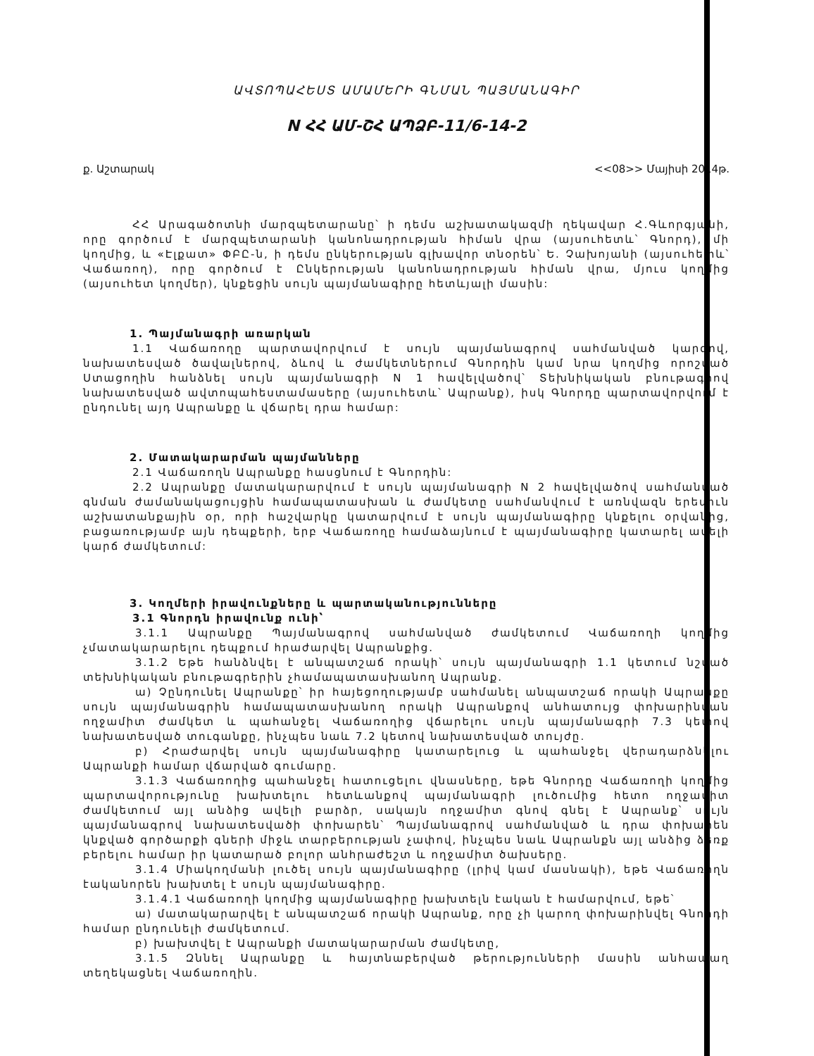ԱՎՏՈՊԱՀԵՍՏ ԱՄԱՄԵՐԻ ԳՆՄԱՆ ՊԱՅՄԱՆԱԳԻՐ
N ՀՀ ԱՄ-ՇՀ ԱՊՁԲ-11/6-14-2
ք. Աշտարակ <<08>> Մայիսի 2014թ.
ՀՀ Արագածոտնի մարզպետարանը՝ ի դեմս աշխատակազմի ղեկավար Հ.Գևորգյանի, որը գործում է մարզպետարանի կանոնադրության հիման վրա (այսուհետև՝ Գնորդ), մի կողմից, և «Էլքատ» ՓԲԸ-ն, ի դեմս ընկերության գլխավոր տնօրեն՝ Ե. Չախոյանի (այսուհետև՝ Վաճառող), որը գործում է Ընկերության կանոնադրության հիման վրա, մյուս կողմից (այսուհետ կողմեր), կնքեցին սույն պայմանագիրը հետևյալի մասին:
1. Պայմանագրի առարկան
1.1 Վաճառողը պարտավորվում է սույն պայմանագրով սահմանված կարգով, նախատեսված ծավալներով, ձևով և ժամկետներում Գնորդին կամ նրա կողմից որոշված Ստացողին հանձնել սույն պայմանագրի N 1 հավելվածով՝ Տեխնիկական բնութագրով նախատեսված ավտոպահեստամասերը (այսուհետև՝ Ապրանք), իսկ Գնորդը պարտավորվում է ընդունել այդ Ապրանքը և վճարել դրա համար:
2. Մատակարարման պայմանները
2.1 Վաճառողն Ապրանքը հասցնում է Գնորդին:
2.2 Ապրանքը մատակարարվում է սույն պայմանագրի N 2 հավելվածով սահմանված գնման ժամանակացույցին համապատասխան և ժամկետը սահմանվում է առնվազն երեսուն աշխատանքային օր, որի հաշվարկը կատարվում է սույն պայմանագիրը կնքելու օրվանից, բացառությամբ այն դեպքերի, երբ Վաճառողը համաձայնում է պայմանագիրը կատարել ավելի կարճ ժամկետում:
3. Կողմերի իրավունքները և պարտականությունները
3.1 Գնորդն իրավունք ունի՝
3.1.1 Ապրանքը Պայմանագրով սահմանված ժամկետում Վաճառողի կողմից չմատակարարելու դեպքում հրաժարվել Ապրանքից.
3.1.2 Եթե հանձնվել է անպատշաճ որակի՝ սույն պայմանագրի 1.1 կետում նշված տեխնիկական բնութագրերին չհամապատասխանող Ապրանք.
ա) Չընդունել Ապրանքը՝ իր հայեցողությամբ սահմանել անպատշաճ որակի Ապրանքը սույն պայմանագրին համապատասխանող որակի Ապրանքով անհատույց փոխարինման ողջամիտ ժամկետ և պահանջել Վաճառողից վճարելու սույն պայմանագրի 7.3 կետով նախատեսված տուգանքը, ինչպես նաև 7.2 կետով նախատեսված տույժը.
բ) Հրաժարվել սույն պայմանագիրը կատարելուց և պահանջել վերադարձնելու Ապրանքի համար վճարված գումարը.
3.1.3 Վաճառողից պահանջել հատուցելու վնասները, եթե Գնորդը Վաճառողի կողմից պարտավորությունը խախտելու հետևանքով պայմանագրի լուծումից հետո ողջամիտ ժամկետում այլ անձից ավելի բարձր, սակայն ողջամիտ գնով գնել է Ապրանք՝ սույն պայմանագրով նախատեսվածի փոխարեն՝ Պայմանագրով սահմանված և դրա փոխարեն կնքված գործարքի գների միջև տարբերության չափով, ինչպես նաև Ապրանքն այլ անձից ձեռք բերելու համար իր կատարած բոլոր անհրաժեշտ և ողջամիտ ծախսերը.
3.1.4 Միակողմանի լուծել սույն պայմանագիրը (լրիվ կամ մասնակի), եթե Վաճառողն էականորեն խախտել է սույն պայմանագիրը.
3.1.4.1 Վաճառողի կողմից պայմանագիրը խախտելն էական է համարվում, եթե՝
ա) մատակարարվել է անպատշաճ որակի Ապրանք, որը չի կարող փոխարինվել Գնորդի համար ընդունելի ժամկետում.
բ) խախտվել է Ապրանքի մատակարարման ժամկետը,
3.1.5 Զննել Ապրանքը և հայտնաբերված թերությունների մասին անհապաղ տեղեկացնել Վաճառողին.